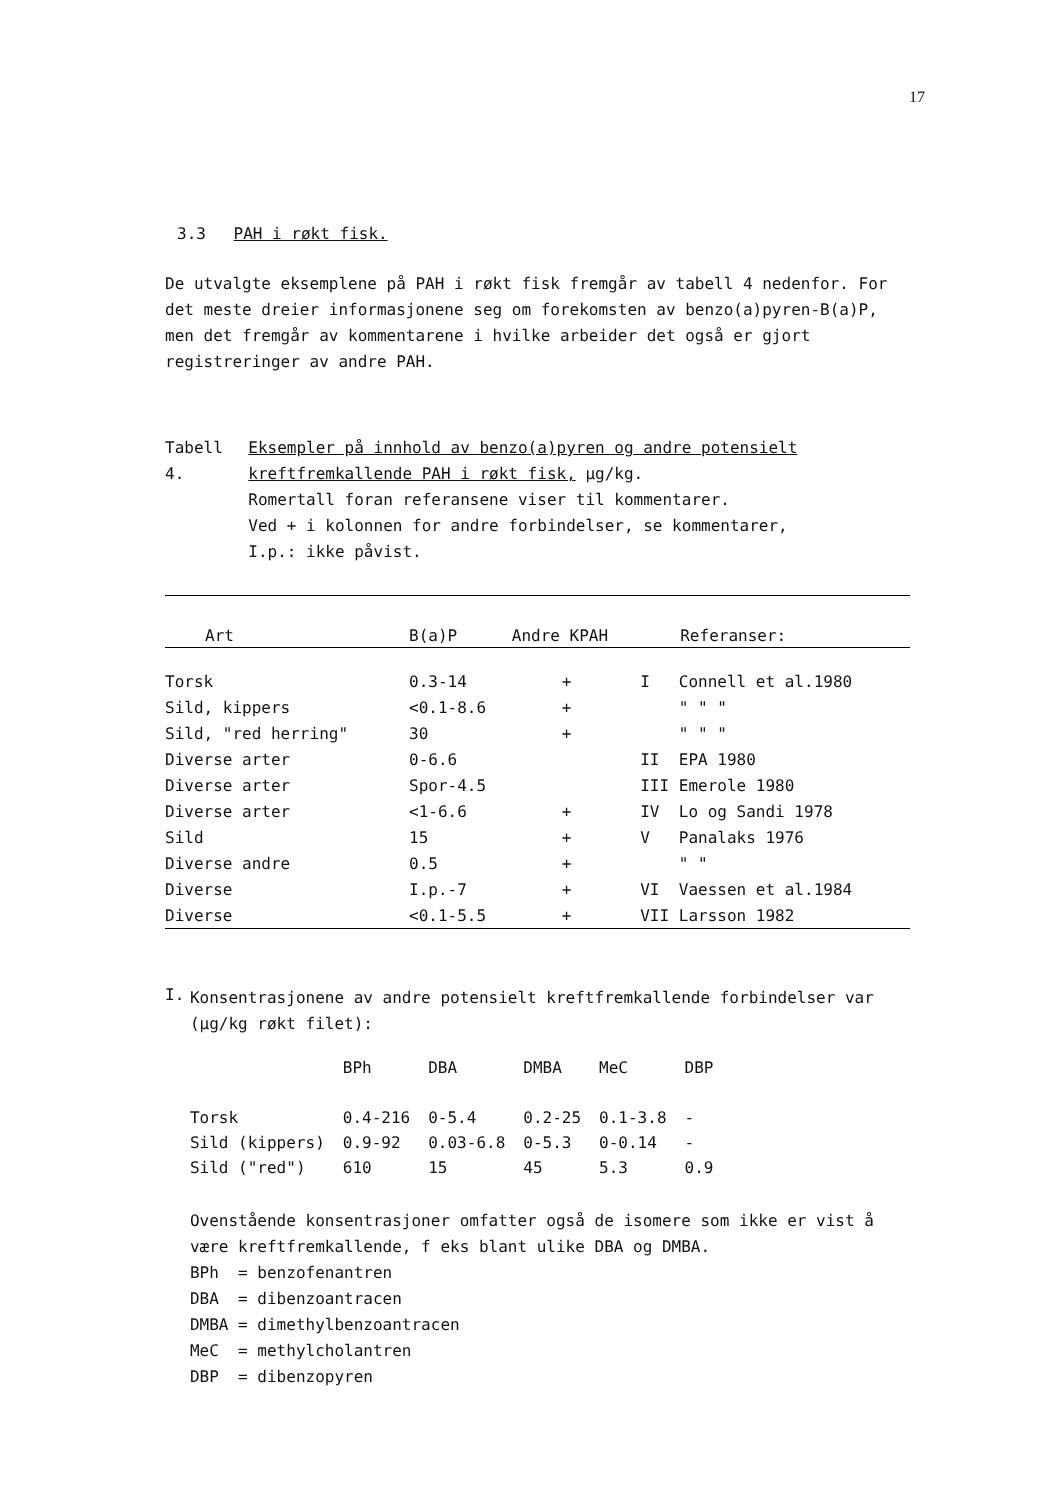17
3.3 PAH i røkt fisk.
De utvalgte eksemplene på PAH i røkt fisk fremgår av tabell 4 nedenfor. For det meste dreier informasjonene seg om forekomsten av benzo(a)pyren-B(a)P, men det fremgår av kommentarene i hvilke arbeider det også er gjort registreringer av andre PAH.
Tabell 4. Eksempler på innhold av benzo(a)pyren og andre potensielt kreftfremkallende PAH i røkt fisk, µg/kg.
Romertall foran referansene viser til kommentarer.
Ved + i kolonnen for andre forbindelser, se kommentarer,
I.p.: ikke påvist.
| Art | B(a)P | Andre KPAH | Referanser: | |
| --- | --- | --- | --- | --- |
| Torsk | 0.3-14 | + | I | Connell et al.1980 |
| Sild, kippers | <0.1-8.6 | + | | " " " |
| Sild, "red herring" | 30 | + | | " " " |
| Diverse arter | 0-6.6 | | II | EPA 1980 |
| Diverse arter | Spor-4.5 | | III | Emerole 1980 |
| Diverse arter | <1-6.6 | + | IV | Lo og Sandi 1978 |
| Sild | 15 | + | V | Panalaks 1976 |
| Diverse andre | 0.5 | + | | " " |
| Diverse | I.p.-7 | + | VI | Vaessen et al.1984 |
| Diverse | <0.1-5.5 | + | VII | Larsson 1982 |
I.
Konsentrasjonene av andre potensielt kreftfremkallende forbindelser var (µg/kg røkt filet):
| | BPh | DBA | DMBA | MeC | DBP |
| --- | --- | --- | --- | --- | --- |
| Torsk | 0.4-216 | 0-5.4 | 0.2-25 | 0.1-3.8 | - |
| Sild (kippers) | 0.9-92 | 0.03-6.8 | 0-5.3 | 0-0.14 | - |
| Sild ("red") | 610 | 15 | 45 | 5.3 | 0.9 |
Ovenstående konsentrasjoner omfatter også de isomere som ikke er vist å være kreftfremkallende, f eks blant ulike DBA og DMBA.
BPh = benzofenantren
DBA = dibenzoantracen
DMBA = dimethylbenzoantracen
MeC = methylcholantren
DBP = dibenzopyren